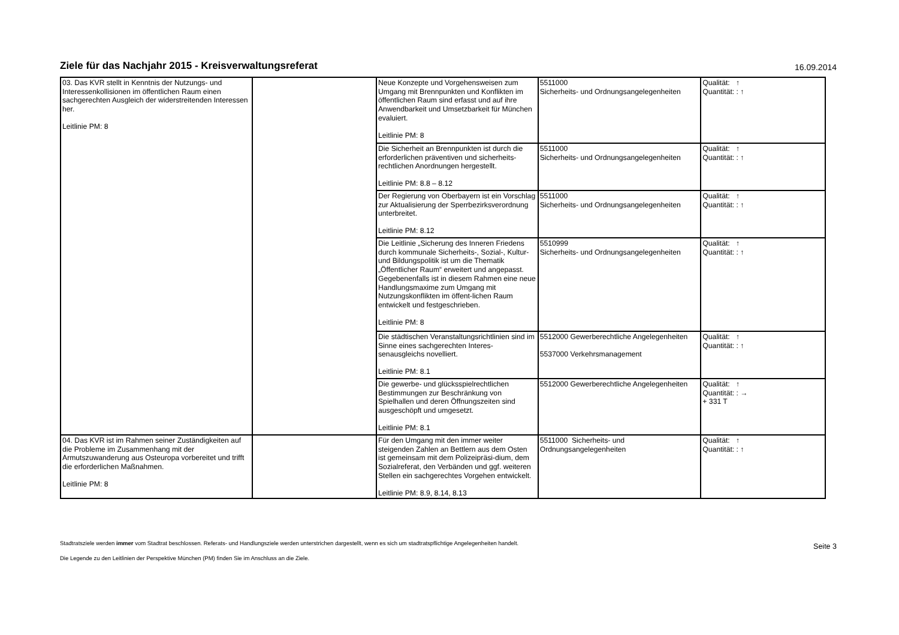Ziele für das Nachjahr 2015 - Kreisverwaltungsreferat
16.09.2014
| 03. Das KVR stellt in Kenntnis der Nutzungs- und Interessenkollisionen im öffentlichen Raum einen sachgerechten Ausgleich der widerstreitenden Interessen her. Leitlinie PM: 8 | | Neue Konzepte und Vorgehensweisen zum Umgang mit Brennpunkten und Konflikten im öffentlichen Raum sind erfasst und auf ihre Anwendbarkeit und Umsetzbarkeit für München evaluiert. Leitlinie PM: 8 | 5511000 Sicherheits- und Ordnungsangelegenheiten | Qualität: ↑ Quantität: : ↑ |
| | | Die Sicherheit an Brennpunkten ist durch die erforderlichen präventiven und sicherheits-rechtlichen Anordnungen hergestellt. Leitlinie PM: 8.8 – 8.12 | 5511000 Sicherheits- und Ordnungsangelegenheiten | Qualität: ↑ Quantität: : ↑ |
| | | Der Regierung von Oberbayern ist ein Vorschlag zur Aktualisierung der Sperrbezirksverordnung unterbreitet. Leitlinie PM: 8.12 | 5511000 Sicherheits- und Ordnungsangelegenheiten | Qualität: ↑ Quantität: : ↑ |
| | | Die Leitlinie „Sicherung des Inneren Friedens durch kommunale Sicherheits-, Sozial-, Kultur- und Bildungspolitik ist um die Thematik „Öffentlicher Raum“ erweitert und angepasst. Gegebenenfalls ist in diesem Rahmen eine neue Handlungsmaxime zum Umgang mit Nutzungskonflikten im öffent-lichen Raum entwickelt und festgeschrieben. Leitlinie PM: 8 | 5510999 Sicherheits- und Ordnungsangelegenheiten | Qualität: ↑ Quantität: : ↑ |
| | | Die städtischen Veranstaltungsrichtlinien sind im Sinne eines sachgerechten Interes-senausgleichs novelliert. Leitlinie PM: 8.1 | 5512000 Gewerberechtliche Angelegenheiten 5537000 Verkehrsmanagement | Qualität: ↑ Quantität: : ↑ |
| | | Die gewerbe- und glücksspielrechtlichen Bestimmungen zur Beschränkung von Spielhallen und deren Öffnungszeiten sind ausgeschöpft und umgesetzt. Leitlinie PM: 8.1 | 5512000 Gewerberechtliche Angelegenheiten | Qualität: ↑ Quantität: : → + 331 T |
| 04. Das KVR ist im Rahmen seiner Zuständigkeiten auf die Probleme im Zusammenhang mit der Armutszuwanderung aus Osteuropa vorbereitet und trifft die erforderlichen Maßnahmen. Leitlinie PM: 8 | | Für den Umgang mit den immer weiter steigenden Zahlen an Bettlern aus dem Osten ist gemeinsam mit dem Polizeipräsi-dium, dem Sozialreferat, den Verbänden und ggf. weiteren Stellen ein sachgerechtes Vorgehen entwickelt. Leitlinie PM: 8.9, 8.14, 8.13 | 5511000 Sicherheits- und Ordnungsangelegenheiten | Qualität: ↑ Quantität: : ↑ |
Stadtratsziele werden immer vom Stadtrat beschlossen. Referats- und Handlungsziele werden unterstrichen dargestellt, wenn es sich um stadtratspflichtige Angelegenheiten handelt.
Die Legende zu den Leitlinien der Perspektive München (PM) finden Sie im Anschluss an die Ziele.
Seite 3